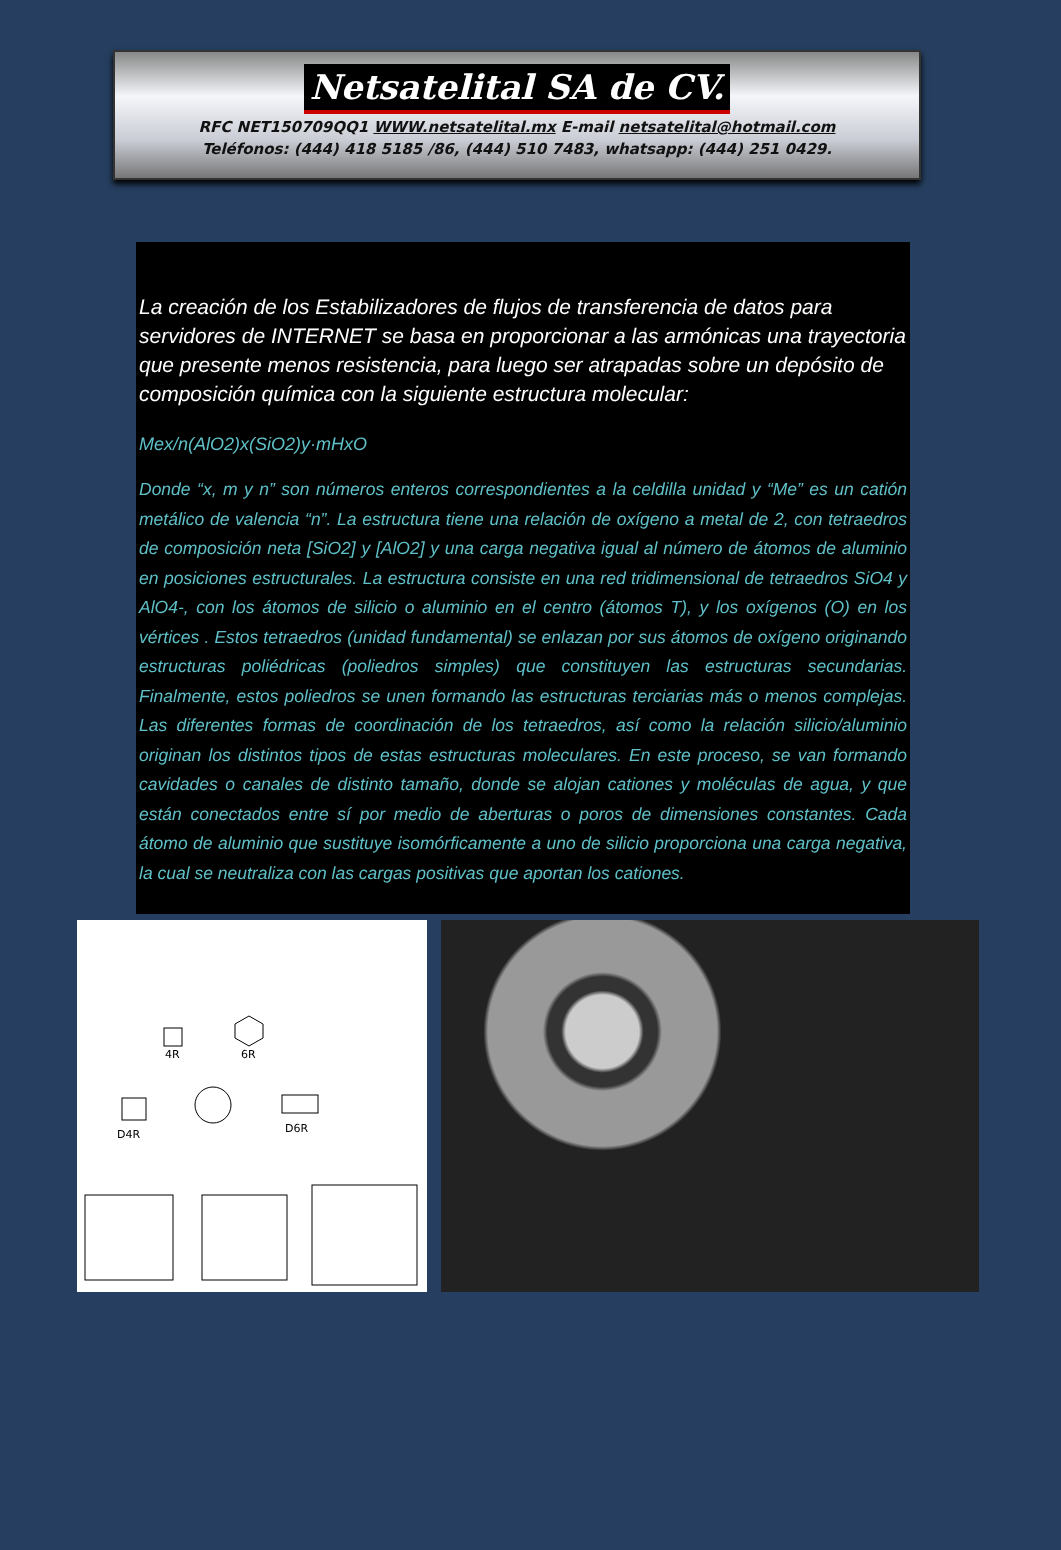Netsatelital SA de CV.
RFC NET150709QQ1 WWW.netsatelital.mx E-mail netsatelital@hotmail.com
Teléfonos: (444) 418 5185 /86, (444) 510 7483, whatsapp: (444) 251 0429.
La creación de los Estabilizadores de flujos de transferencia de datos para servidores de INTERNET se basa en proporcionar a las armónicas una trayectoria que presente menos resistencia, para luego ser atrapadas sobre un depósito de composición química con la siguiente estructura molecular:
Mex/n(AlO2)x(SiO2)y·mHxO
Donde “x, m y n” son números enteros correspondientes a la celdilla unidad y “Me” es un catión metálico de valencia “n”. La estructura tiene una relación de oxígeno a metal de 2, con tetraedros de composición neta [SiO2] y [AlO2] y una carga negativa igual al número de átomos de aluminio en posiciones estructurales. La estructura consiste en una red tridimensional de tetraedros SiO4 y AlO4-, con los átomos de silicio o aluminio en el centro (átomos T), y los oxígenos (O) en los vértices . Estos tetraedros (unidad fundamental) se enlazan por sus átomos de oxígeno originando estructuras poliédricas (poliedros simples) que constituyen las estructuras secundarias. Finalmente, estos poliedros se unen formando las estructuras terciarias más o menos complejas. Las diferentes formas de coordinación de los tetraedros, así como la relación silicio/aluminio originan los distintos tipos de estas estructuras moleculares. En este proceso, se van formando cavidades o canales de distinto tamaño, donde se alojan cationes y moléculas de agua, y que están conectados entre sí por medio de aberturas o poros de dimensiones constantes. Cada átomo de aluminio que sustituye isomórficamente a uno de silicio proporciona una carga negativa, la cual se neutraliza con las cargas positivas que aportan los cationes.
4R
6R
D4R
D6R